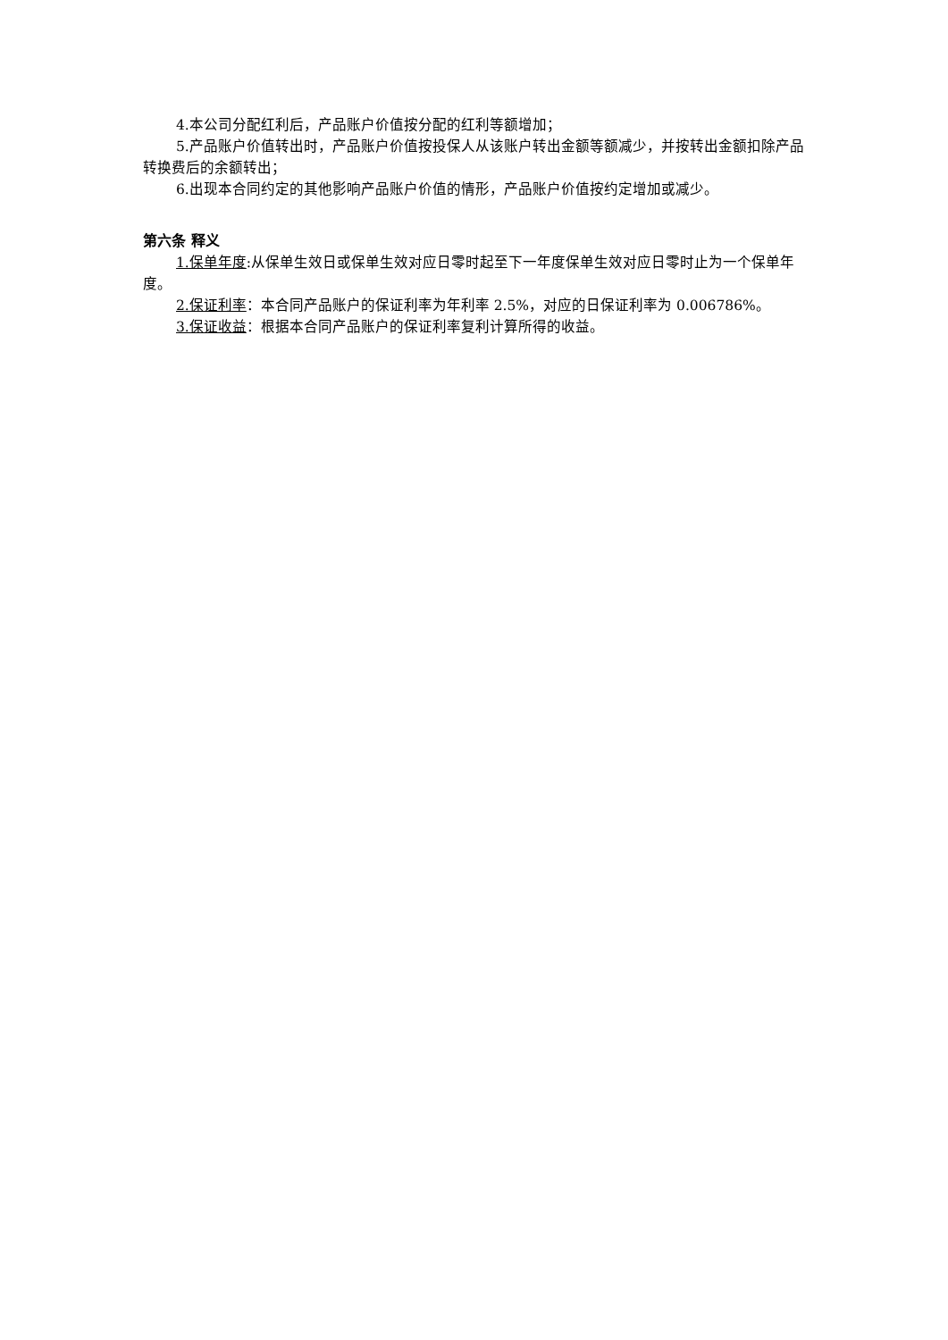4.本公司分配红利后，产品账户价值按分配的红利等额增加；
5.产品账户价值转出时，产品账户价值按投保人从该账户转出金额等额减少，并按转出金额扣除产品转换费后的余额转出；
6.出现本合同约定的其他影响产品账户价值的情形，产品账户价值按约定增加或减少。
第六条 释义
1.保单年度:从保单生效日或保单生效对应日零时起至下一年度保单生效对应日零时止为一个保单年度。
2.保证利率：本合同产品账户的保证利率为年利率 2.5%，对应的日保证利率为 0.006786%。
3.保证收益：根据本合同产品账户的保证利率复利计算所得的收益。